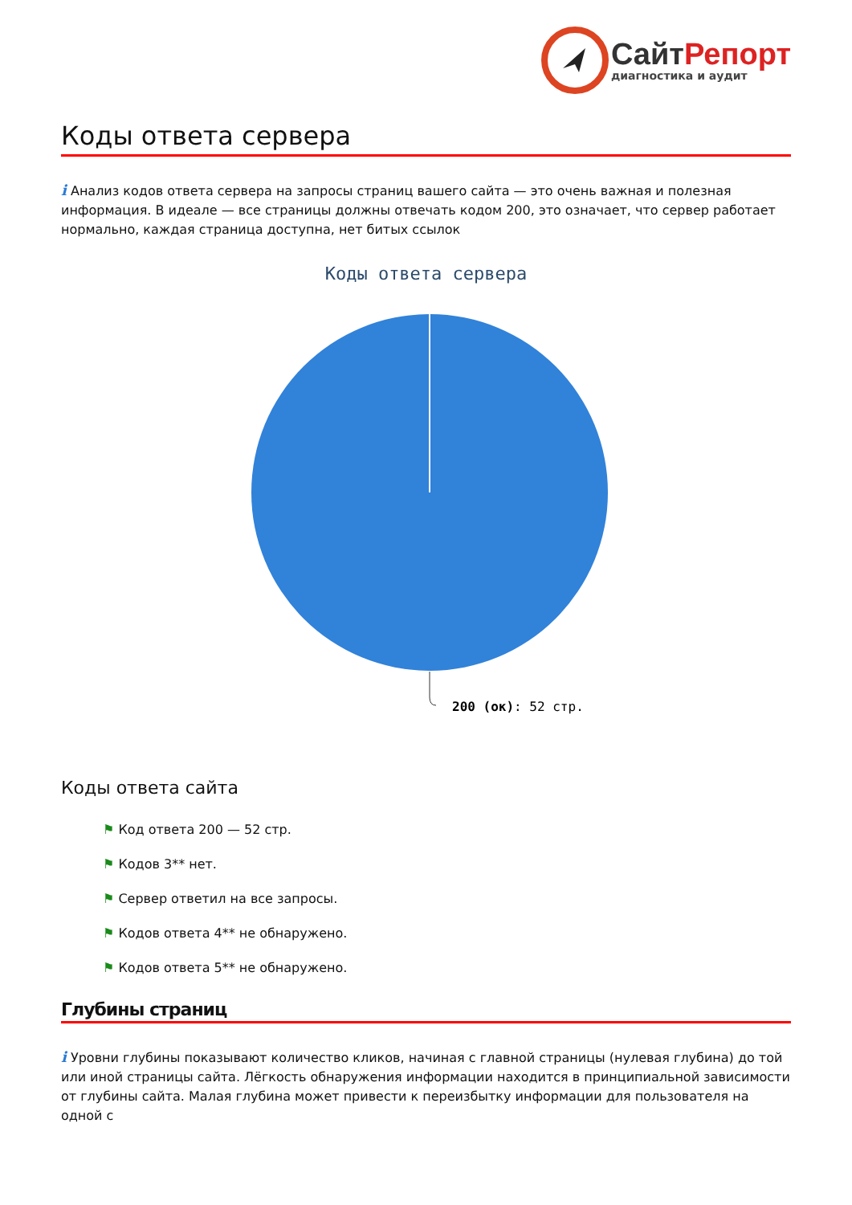Сайт Репорт
диагностика и аудит
Коды ответа сервера
i Анализ кодов ответа сервера на запросы страниц вашего сайта — это очень важная и полезная информация. В идеале — все страницы должны отвечать кодом 200, это означает, что сервер работает нормально, каждая страница доступна, нет битых ссылок
Коды ответа сервера
200 (ок): 52 стр.
Коды ответа сайта
⚑ Код ответа 200 — 52 стр.
⚑ Кодов 3** нет.
⚑ Сервер ответил на все запросы.
⚑ Кодов ответа 4** не обнаружено.
⚑ Кодов ответа 5** не обнаружено.
Глубины страниц
i Уровни глубины показывают количество кликов, начиная с главной страницы (нулевая глубина) до той или иной страницы сайта. Лёгкость обнаружения информации находится в принципиальной зависимости от глубины сайта. Малая глубина может привести к переизбытку информации для пользователя на одной с